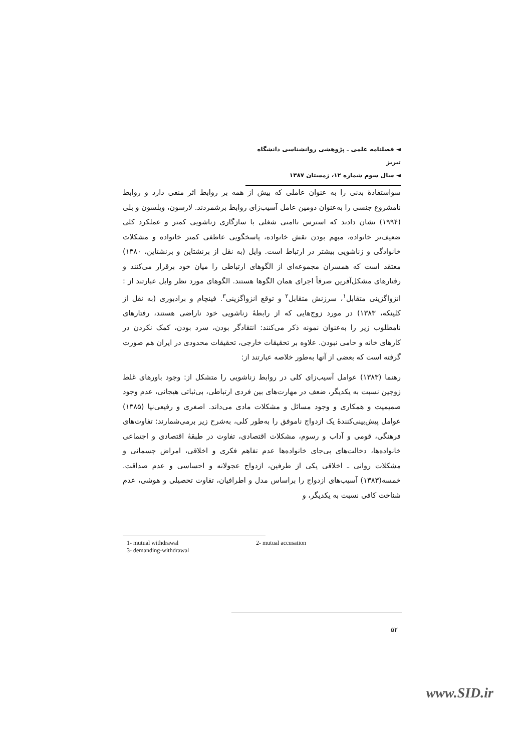◄ فصلنامه علمی ـ پژوهشی روانشناسی دانشگاه تبریز
◄ سال سوم شماره ۱۲، زمستان ۱۳۸۷
سواستفادهٔ بدنی را به عنوان عاملی که بیش از همه بر روابط اثر منفی دارد و روابط نامشروع جنسی را به‌عنوان دومین عامل آسیب‌زای روابط برشمردند. لارسون، ویلسون و بلی (۱۹۹۴) نشان دادند که استرس ناامنی شغلی با سازگاری زناشویی کمتر و عملکرد کلی ضعیف‌تر خانواده، مبهم بودن نقش خانواده، پاسخگویی عاطفی کمتر خانواده و مشکلات خانوادگی و زناشویی بیشتر در ارتباط است. وایل (به نقل از برنشتاین و برنشتاین، ۱۳۸۰) معتقد است که همسران مجموعه‌ای از الگوهای ارتباطی را میان خود برقرار می‌کنند و رفتارهای مشکل‌آفرین صرفاً اجرای همان الگوها هستند. الگوهای مورد نظر وایل عبارتند از : انزواگزینی متقابل<sup>۱</sup>، سرزنش متقابل<sup>۲</sup> و توقع انزواگزینی<sup>۳</sup>. فینچام و برادبوری (به نقل از کلینکه، ۱۳۸۳) در مورد زوج‌هایی که از رابطهٔ زناشویی خود ناراضی هستند، رفتارهای نامطلوب زیر را به‌عنوان نمونه ذکر می‌کنند: انتقادگر بودن، سرد بودن، کمک نکردن در کارهای خانه و حامی نبودن. علاوه بر تحقیقات خارجی، تحقیقات محدودی در ایران هم صورت گرفته است که بعضی از آنها به‌طور خلاصه عبارتند از:
رهنما (۱۳۸۳) عوامل آسیب‌زای کلی در روابط زناشویی را متشکل از: وجود باورهای غلط زوجین نسبت به یکدیگر، ضعف در مهارت‌های بین فردی ارتباطی، بی‌ثباتی هیجانی، عدم وجود صمیمیت و همکاری و وجود مسائل و مشکلات مادی می‌داند. اصغری و رفیعی‌نیا (۱۳۸۵) عوامل پیش‌بینی‌کنندهٔ یک ازدواج ناموفق را به‌طور کلی، به‌شرح زیر برمی‌شمارند: تفاوت‌های فرهنگی، قومی و آداب و رسوم، مشکلات اقتصادی، تفاوت در طبقهٔ اقتصادی و اجتماعی خانواده‌ها، دخالت‌های بی‌جای خانواده‌ها عدم تفاهم فکری و اخلاقی، امراض جسمانی و مشکلات روانی ـ اخلاقی یکی از طرفین، ازدواج عجولانه و احساسی و عدم صداقت. خمسه(۱۳۸۳) آسیب‌های ازدواج را براساس مدل و اطرافیان، تفاوت تحصیلی و هوشی، عدم شناخت کافی نسبت به یکدیگر، و
1- mutual withdrawal 2- mutual accusation
3- demanding-withdrawal
۵۲
www.SID.ir